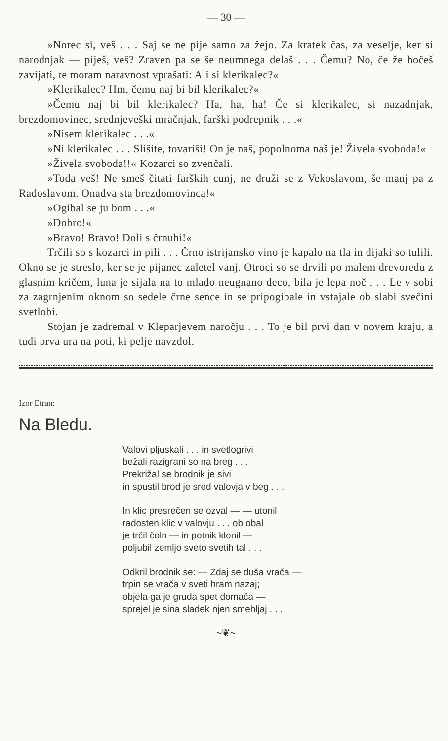— 30 —
»Norec si, veš . . . Saj se ne pije samo za žejo. Za kratek čas, za veselje, ker si narodnjak — piješ, veš? Zraven pa se še neumnega delaš . . . Čemu? No, če že hočeš zavijati, te moram naravnost vprašati: Ali si klerikalec?«
»Klerikalec? Hm, čemu naj bi bil klerikalec?«
»Čemu naj bi bil klerikalec? Ha, ha, ha! Če si klerikalec, si nazadnjak, brezdomovinec, srednjeveški mračnjak, farški podrepnik . . .«
»Nisem klerikalec . . .«
»Ni klerikalec . . . Slišite, tovariši! On je naš, popolnoma naš je! Živela svoboda!«
»Živela svoboda!!« Kozarci so zvenčali.
»Toda veš! Ne smeš čitati farških cunj, ne druži se z Vekoslavom, še manj pa z Radoslavom. Onadva sta brezdomovinca!«
»Ogibal se ju bom . . .«
»Dobro!«
»Bravo! Bravo! Doli s črnuhi!«
Trčili so s kozarci in pili . . . Črno istrijansko vino je kapalo na tla in dijaki so tulili. Okno se je streslo, ker se je pijanec zaletel vanj. Otroci so se drvili po malem drevoredu z glasnim kričem, luna je sijala na to mlado neugnano deco, bila je lepa noč . . . Le v sobi za zagrnjenim oknom so sedele črne sence in se pripogibale in vstajale ob slabi svečini svetlobi.
Stojan je zadremal v Kleparjevem naročju . . . To je bil prvi dan v novem kraju, a tudi prva ura na poti, ki pelje navzdol.
Izor Etran:
Na Bledu.
Valovi pljuskali . . . in svetlogrivi
bežali razigrani so na breg . . .
Prekrižal se brodnik je sivi
in spustil brod je sred valovja v beg . . .
In klic presrečen se ozval — — utonil
radosten klic v valovju . . . ob obal
je trčil čoln — in potnik klonil —
poljubil zemljo sveto svetih tal . . .
Odkril brodnik se: — Zdaj se duša vrača —
trpin se vrača v sveti hram nazaj;
objela ga je gruda spet domača —
sprejel je sina sladek njen smehljaj . . .
~❦~